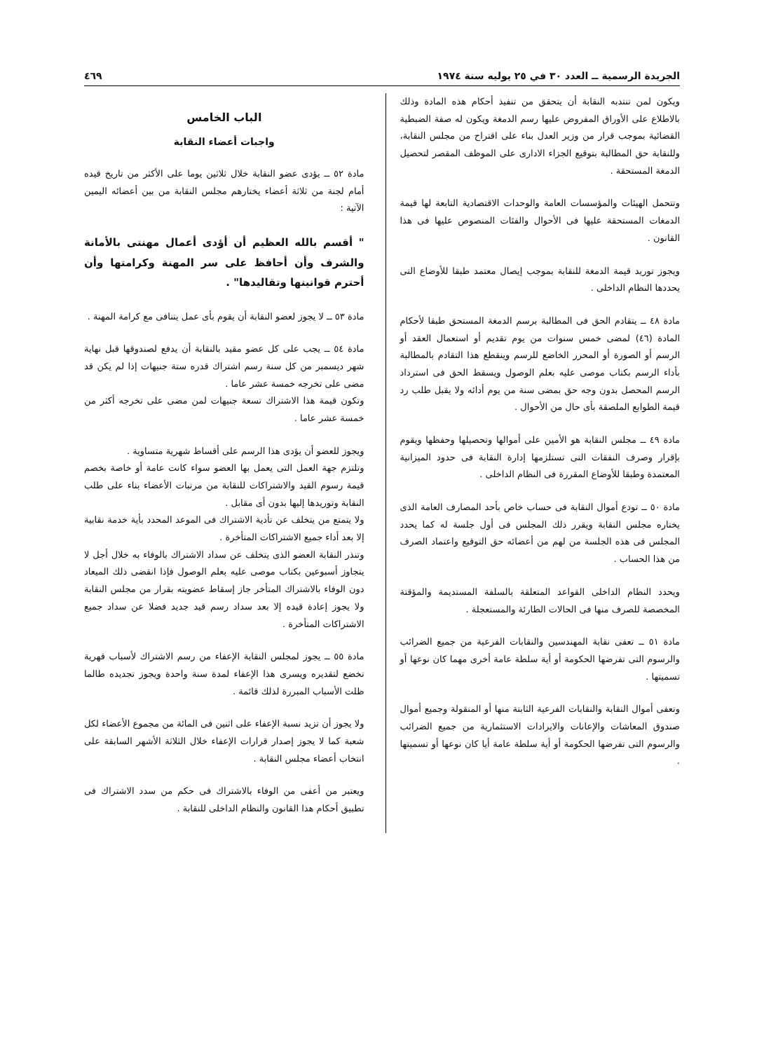الجريدة الرسمية ــ العدد ٣٠ في ٢٥ يوليه سنة ١٩٧٤ ٤٦٩
ويكون لمن تنتدبه النقابة أن يتحقق من تنفيذ أحكام هذه المادة وذلك بالاطلاع على الأوراق المفروض عليها رسم الدمغة ويكون له صفة الضبطية القضائية بموجب قرار من وزير العدل بناء على اقتراح من مجلس النقابة، وللنقابة حق المطالبة بتوقيع الجزاء الادارى على الموظف المقصر لتحصيل الدمغة المستحقة .
وتتحمل الهيئات والمؤسسات العامة والوحدات الاقتصادية التابعة لها قيمة الدمغات المستحقة عليها فى الأحوال والفئات المنصوص عليها فى هذا القانون .
ويجوز توريد قيمة الدمغة للنقابة بموجب إيصال معتمد طبقا للأوضاع التى يحددها النظام الداخلى .
مادة ٤٨ ــ يتقادم الحق فى المطالبة برسم الدمغة المستحق طبقا لأحكام المادة (٤٦) لمضى خمس سنوات من يوم تقديم أو استعمال العقد أو الرسم أو الصورة أو المحرر الخاضع للرسم وينقطع هذا التقادم بالمطالبة بأداء الرسم بكتاب موصى عليه بعلم الوصول ويسقط الحق فى استرداد الرسم المحصل بدون وجه حق بمضى سنة من يوم أدائه ولا يقبل طلب رد قيمة الطوابع الملصقة بأى حال من الأحوال .
مادة ٤٩ ــ مجلس النقابة هو الأمين على أموالها وتحصيلها وحفظها ويقوم بإقرار وصرف النفقات التى تستلزمها إدارة النقابة فى حدود الميزانية المعتمدة وطبقا للأوضاع المقررة فى النظام الداخلى .
مادة ٥٠ ــ تودع أموال النقابة فى حساب خاص بأحد المصارف العامة الذى يختاره مجلس النقابة ويقرر ذلك المجلس فى أول جلسة له كما يحدد المجلس فى هذه الجلسة من لهم من أعضائه حق التوقيع واعتماد الصرف من هذا الحساب .
ويحدد النظام الداخلى القواعد المتعلقة بالسلفة المستديمة والمؤقتة المخصصة للصرف منها فى الحالات الطارئة والمستعجلة .
مادة ٥١ ــ تعفى نقابة المهندسين والنقابات الفرعية من جميع الضرائب والرسوم التى تفرضها الحكومة أو أية سلطة عامة أخرى مهما كان نوعها أو تسميتها .
وتعفى أموال النقابة والنقابات الفرعية الثابتة منها أو المنقولة وجميع أموال صندوق المعاشات والإعانات والايرادات الاستثمارية من جميع الضرائب والرسوم التى تفرضها الحكومة أو أية سلطة عامة أيا كان نوعها أو تسميتها .
الباب الخامس
واجبات أعضاء النقابة
مادة ٥٢ ــ يؤدى عضو النقابة خلال ثلاثين يوما على الأكثر من تاريخ قيده أمام لجنة من ثلاثة أعضاء يختارهم مجلس النقابة من بين أعضائه اليمين الآتية :
" أقسم بالله العظيم أن أؤدى أعمال مهنتى بالأمانة والشرف وأن أحافظ على سر المهنة وكرامتها وأن أحترم قوانينها وتقاليدها" .
مادة ٥٣ ــ لا يجوز لعضو النقابة أن يقوم بأى عمل يتنافى مع كرامة المهنة .
مادة ٥٤ ــ يجب على كل عضو مقيد بالنقابة أن يدفع لصندوقها قبل نهاية شهر ديسمبر من كل سنة رسم اشتراك قدره ستة جنيهات إذا لم يكن قد مضى على تخرجه خمسة عشر عاما .
وتكون قيمة هذا الاشتراك تسعة جنيهات لمن مضى على تخرجه أكثر من خمسة عشر عاما .
ويجوز للعضو أن يؤدى هذا الرسم على أقساط شهرية متساوية .
وتلتزم جهة العمل التى يعمل بها العضو سواء كانت عامة أو خاصة بخصم قيمة رسوم القيد والاشتراكات للنقابة من مرتبات الأعضاء بناء على طلب النقابة وتوريدها إليها بدون أى مقابل .
ولا يتمتع من يتخلف عن تأدية الاشتراك فى الموعد المحدد بأية خدمة نقابية إلا بعد أداء جميع الاشتراكات المتأخرة .
وتنذر النقابة العضو الذى يتخلف عن سداد الاشتراك بالوفاء به خلال أجل لا يتجاوز أسبوعين بكتاب موصى عليه بعلم الوصول فإذا انقضى ذلك الميعاد دون الوفاء بالاشتراك المتأخر جاز إسقاط عضويته بقرار من مجلس النقابة ولا يجوز إعادة قيده إلا بعد سداد رسم قيد جديد فضلا عن سداد جميع الاشتراكات المتأخرة .
مادة ٥٥ ــ يجوز لمجلس النقابة الإعفاء من رسم الاشتراك لأسباب قهرية تخضع لتقديره ويسرى هذا الإعفاء لمدة سنة واحدة ويجوز تجديده طالما ظلت الأسباب المبررة لذلك قائمة .
ولا يجوز أن تزيد نسبة الإعفاء على اثنين فى المائة من مجموع الأعضاء لكل شعبة كما لا يجوز إصدار قرارات الإعفاء خلال الثلاثة الأشهر السابقة على انتخاب أعضاء مجلس النقابة .
ويعتبر من أعفى من الوفاء بالاشتراك فى حكم من سدد الاشتراك فى تطبيق أحكام هذا القانون والنظام الداخلى للنقابة .